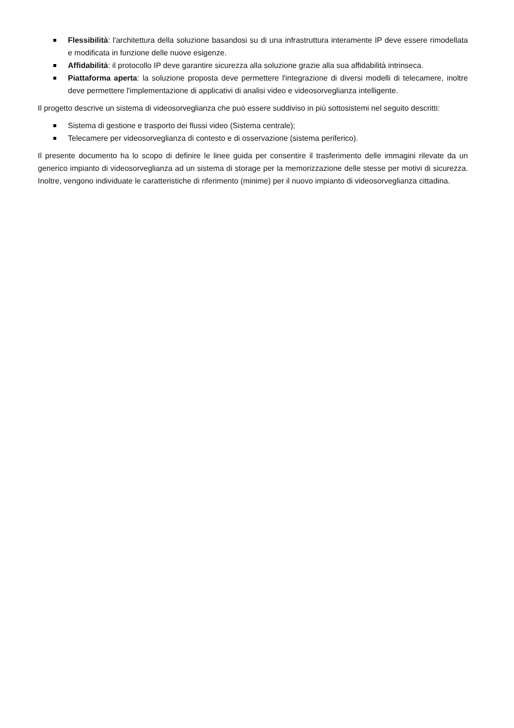Flessibilità: l'architettura della soluzione basandosi su di una infrastruttura interamente IP deve essere rimodellata e modificata in funzione delle nuove esigenze.
Affidabilità: il protocollo IP deve garantire sicurezza alla soluzione grazie alla sua affidabilità intrinseca.
Piattaforma aperta: la soluzione proposta deve permettere l'integrazione di diversi modelli di telecamere, inoltre deve permettere l'implementazione di applicativi di analisi video e videosorveglianza intelligente.
Il progetto descrive un sistema di videosorveglianza che può essere suddiviso in più sottosistemi nel seguito descritti:
Sistema di gestione e trasporto dei flussi video (Sistema centrale);
Telecamere per videosorveglianza di contesto e di osservazione (sistema periferico).
Il presente documento ha lo scopo di definire le linee guida per consentire il trasferimento delle immagini rilevate da un generico impianto di videosorveglianza ad un sistema di storage per la memorizzazione delle stesse per motivi di sicurezza. Inoltre, vengono individuate le caratteristiche di riferimento (minime) per il nuovo impianto di videosorveglianza cittadina.